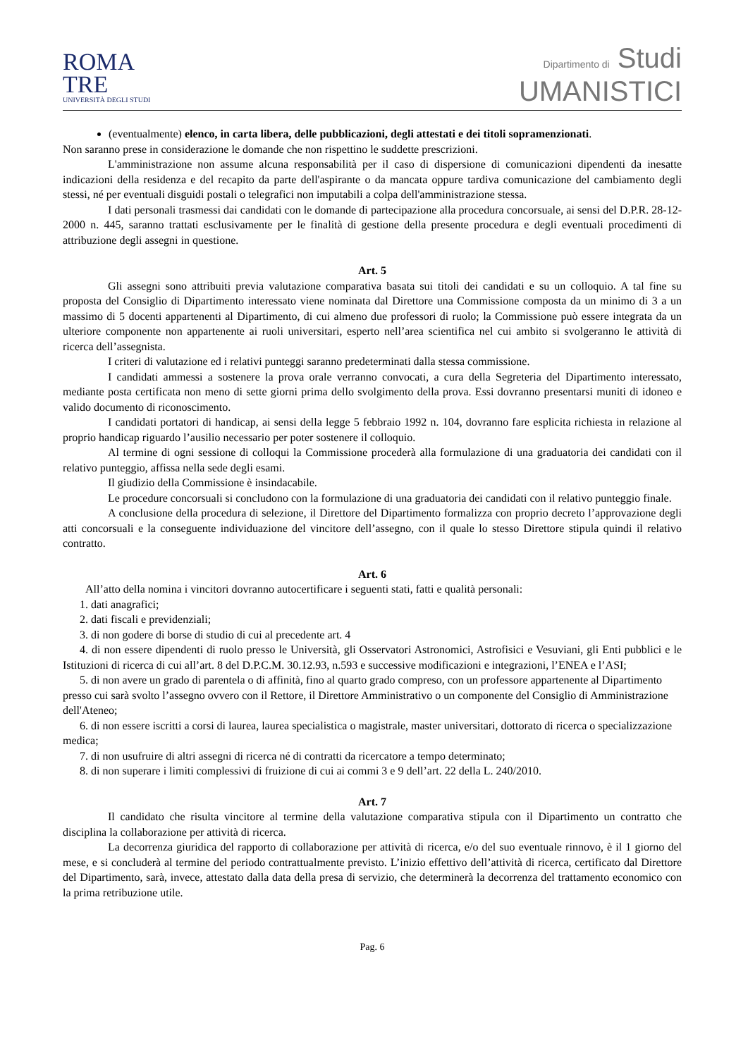ROMA
TRE
UNIVERSITÀ DEGLI STUDI
Dipartimento di Studi
UMANISTICI
(eventualmente) elenco, in carta libera, delle pubblicazioni, degli attestati e dei titoli sopramenzionati.
Non saranno prese in considerazione le domande che non rispettino le suddette prescrizioni.
L'amministrazione non assume alcuna responsabilità per il caso di dispersione di comunicazioni dipendenti da inesatte indicazioni della residenza e del recapito da parte dell'aspirante o da mancata oppure tardiva comunicazione del cambiamento degli stessi, né per eventuali disguidi postali o telegrafici non imputabili a colpa dell'amministrazione stessa.
I dati personali trasmessi dai candidati con le domande di partecipazione alla procedura concorsuale, ai sensi del D.P.R. 28-12-2000 n. 445, saranno trattati esclusivamente per le finalità di gestione della presente procedura e degli eventuali procedimenti di attribuzione degli assegni in questione.
Art. 5
Gli assegni sono attribuiti previa valutazione comparativa basata sui titoli dei candidati e su un colloquio. A tal fine su proposta del Consiglio di Dipartimento interessato viene nominata dal Direttore una Commissione composta da un minimo di 3 a un massimo di 5 docenti appartenenti al Dipartimento, di cui almeno due professori di ruolo; la Commissione può essere integrata da un ulteriore componente non appartenente ai ruoli universitari, esperto nell’area scientifica nel cui ambito si svolgeranno le attività di ricerca dell’assegnista.
I criteri di valutazione ed i relativi punteggi saranno predeterminati dalla stessa commissione.
I candidati ammessi a sostenere la prova orale verranno convocati, a cura della Segreteria del Dipartimento interessato, mediante posta certificata non meno di sette giorni prima dello svolgimento della prova. Essi dovranno presentarsi muniti di idoneo e valido documento di riconoscimento.
I candidati portatori di handicap, ai sensi della legge 5 febbraio 1992 n. 104, dovranno fare esplicita richiesta in relazione al proprio handicap riguardo l’ausilio necessario per poter sostenere il colloquio.
Al termine di ogni sessione di colloqui la Commissione procederà alla formulazione di una graduatoria dei candidati con il relativo punteggio, affissa nella sede degli esami.
Il giudizio della Commissione è insindacabile.
Le procedure concorsuali si concludono con la formulazione di una graduatoria dei candidati con il relativo punteggio finale.
A conclusione della procedura di selezione, il Direttore del Dipartimento formalizza con proprio decreto l’approvazione degli atti concorsuali e la conseguente individuazione del vincitore dell’assegno, con il quale lo stesso Direttore stipula quindi il relativo contratto.
Art. 6
All’atto della nomina i vincitori dovranno autocertificare i seguenti stati, fatti e qualità personali:
1. dati anagrafici;
2. dati fiscali e previdenziali;
3. di non godere di borse di studio di cui al precedente art. 4
4. di non essere dipendenti di ruolo presso le Università, gli Osservatori Astronomici, Astrofisici e Vesuviani, gli Enti pubblici e le Istituzioni di ricerca di cui all’art. 8 del D.P.C.M. 30.12.93, n.593 e successive modificazioni e integrazioni, l’ENEA e l’ASI;
5. di non avere un grado di parentela o di affinità, fino al quarto grado compreso, con un professore appartenente al Dipartimento presso cui sarà svolto l’assegno ovvero con il Rettore, il Direttore Amministrativo o un componente del Consiglio di Amministrazione dell'Ateneo;
6. di non essere iscritti a corsi di laurea, laurea specialistica o magistrale, master universitari, dottorato di ricerca o specializzazione medica;
7. di non usufruire di altri assegni di ricerca né di contratti da ricercatore a tempo determinato;
8. di non superare i limiti complessivi di fruizione di cui ai commi 3 e 9 dell’art. 22 della L. 240/2010.
Art. 7
Il candidato che risulta vincitore al termine della valutazione comparativa stipula con il Dipartimento un contratto che disciplina la collaborazione per attività di ricerca.
La decorrenza giuridica del rapporto di collaborazione per attività di ricerca, e/o del suo eventuale rinnovo, è il 1 giorno del mese, e si concluderà al termine del periodo contrattualmente previsto. L’inizio effettivo dell’attività di ricerca, certificato dal Direttore del Dipartimento, sarà, invece, attestato dalla data della presa di servizio, che determinerà la decorrenza del trattamento economico con la prima retribuzione utile.
Pag. 6